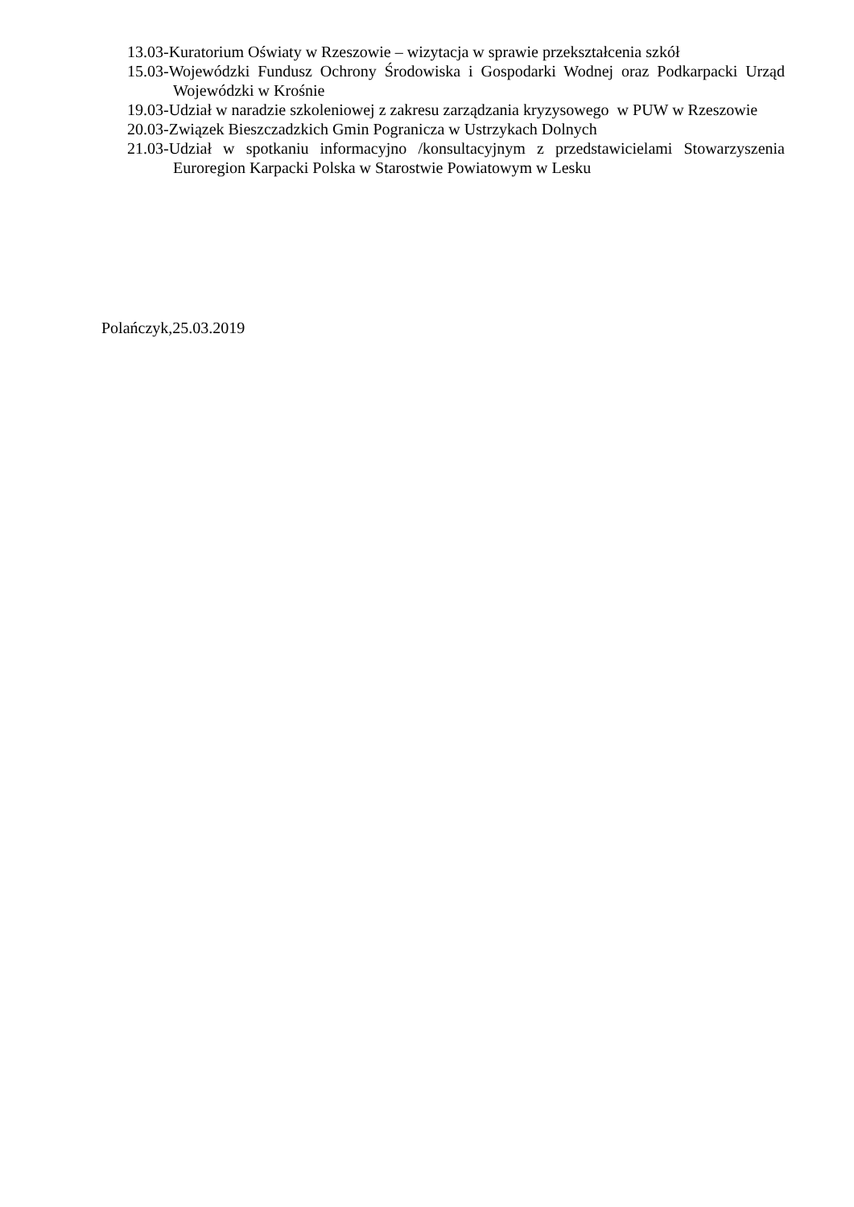13.03-Kuratorium Oświaty w Rzeszowie – wizytacja w sprawie przekształcenia szkół
15.03-Wojewódzki Fundusz Ochrony Środowiska i Gospodarki Wodnej oraz Podkarpacki Urząd Wojewódzki w Krośnie
19.03-Udział w naradzie szkoleniowej z zakresu zarządzania kryzysowego w PUW w Rzeszowie
20.03-Związek Bieszczadzkich Gmin Pogranicza w Ustrzykach Dolnych
21.03-Udział w spotkaniu informacyjno /konsultacyjnym z przedstawicielami Stowarzyszenia Euroregion Karpacki Polska w Starostwie Powiatowym w Lesku
Polańczyk,25.03.2019